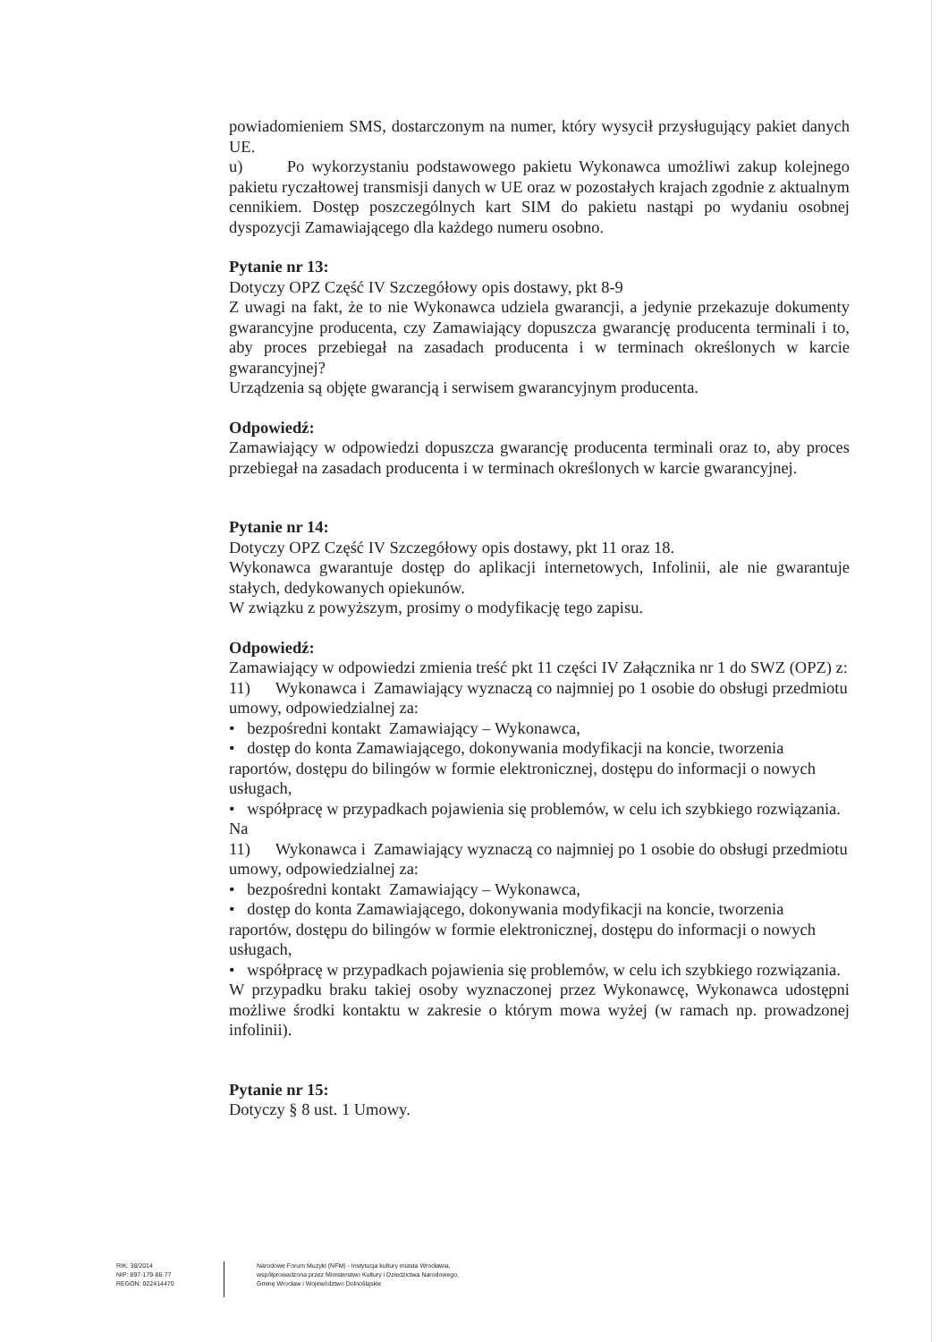powiadomieniem SMS, dostarczonym na numer, który wysycił przysługujący pakiet danych UE.
u) Po wykorzystaniu podstawowego pakietu Wykonawca umożliwi zakup kolejnego pakietu ryczałtowej transmisji danych w UE oraz w pozostałych krajach zgodnie z aktualnym cennikiem. Dostęp poszczególnych kart SIM do pakietu nastąpi po wydaniu osobnej dyspozycji Zamawiającego dla każdego numeru osobno.
Pytanie nr 13:
Dotyczy OPZ Część IV Szczegółowy opis dostawy, pkt 8-9
Z uwagi na fakt, że to nie Wykonawca udziela gwarancji, a jedynie przekazuje dokumenty gwarancyjne producenta, czy Zamawiający dopuszcza gwarancję producenta terminali i to, aby proces przebiegał na zasadach producenta i w terminach określonych w karcie gwarancyjnej?
Urządzenia są objęte gwarancją i serwisem gwarancyjnym producenta.
Odpowiedź:
Zamawiający w odpowiedzi dopuszcza gwarancję producenta terminali oraz to, aby proces przebiegał na zasadach producenta i w terminach określonych w karcie gwarancyjnej.
Pytanie nr 14:
Dotyczy OPZ Część IV Szczegółowy opis dostawy, pkt 11 oraz 18.
Wykonawca gwarantuje dostęp do aplikacji internetowych, Infolinii, ale nie gwarantuje stałych, dedykowanych opiekunów.
W związku z powyższym, prosimy o modyfikację tego zapisu.
Odpowiedź:
Zamawiający w odpowiedzi zmienia treść pkt 11 części IV Załącznika nr 1 do SWZ (OPZ) z:
11) Wykonawca i Zamawiający wyznaczą co najmniej po 1 osobie do obsługi przedmiotu umowy, odpowiedzialnej za:
• bezpośredni kontakt Zamawiający – Wykonawca,
• dostęp do konta Zamawiającego, dokonywania modyfikacji na koncie, tworzenia raportów, dostępu do bilingów w formie elektronicznej, dostępu do informacji o nowych usługach,
• współpracę w przypadkach pojawienia się problemów, w celu ich szybkiego rozwiązania.
Na
11) Wykonawca i Zamawiający wyznaczą co najmniej po 1 osobie do obsługi przedmiotu umowy, odpowiedzialnej za:
• bezpośredni kontakt Zamawiający – Wykonawca,
• dostęp do konta Zamawiającego, dokonywania modyfikacji na koncie, tworzenia raportów, dostępu do bilingów w formie elektronicznej, dostępu do informacji o nowych usługach,
• współpracę w przypadkach pojawienia się problemów, w celu ich szybkiego rozwiązania.
W przypadku braku takiej osoby wyznaczonej przez Wykonawcę, Wykonawca udostępni możliwe środki kontaktu w zakresie o którym mowa wyżej (w ramach np. prowadzonej infolinii).
Pytanie nr 15:
Dotyczy § 8 ust. 1 Umowy.
RIK: 38/2014
NIP: 897-179-86-77
REGON: 022414470
Narodowe Forum Muzyki (NFM) - Instytucja kultury miasta Wrocławia,
współprowadzona przez Ministerstwo Kultury i Dziedzictwa Narodowego,
Gminę Wrocław i Województwo Dolnośląskie